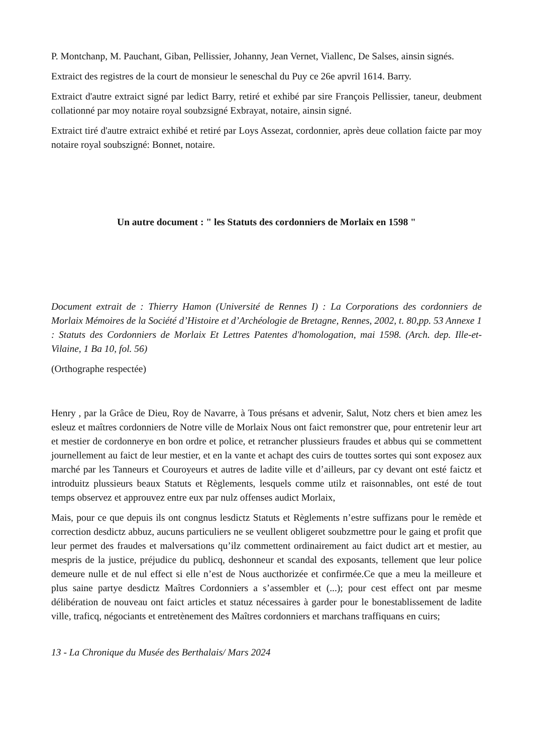P. Montchanp, M. Pauchant, Giban, Pellissier, Johanny, Jean Vernet, Viallenc, De Salses, ainsin signés.
Extraict des registres de la court de monsieur le seneschal du Puy ce 26e apvril 1614. Barry.
Extraict d'autre extraict signé par ledict Barry, retiré et exhibé par sire François Pellissier, taneur, deubment collationné par moy notaire royal soubzsigné Exbrayat, notaire, ainsin signé.
Extraict tiré d'autre extraict exhibé et retiré par Loys Assezat, cordonnier, après deue collation faicte par moy notaire royal soubszigné: Bonnet, notaire.
Un autre document : " les Statuts des cordonniers de Morlaix en 1598 "
Document extrait de : Thierry Hamon (Université de Rennes I) : La Corporations des cordonniers de Morlaix Mémoires de la Société d’Histoire et d’Archéologie de Bretagne, Rennes, 2002, t. 80,pp. 53 Annexe 1 : Statuts des Cordonniers de Morlaix Et Lettres Patentes d'homologation, mai 1598. (Arch. dep. Ille-et-Vilaine, 1 Ba 10, fol. 56)
(Orthographe respectée)
Henry , par la Grâce de Dieu, Roy de Navarre, à Tous présans et advenir, Salut, Notz chers et bien amez les esleuz et maîtres cordonniers de Notre ville de Morlaix Nous ont faict remonstrer que, pour entretenir leur art et mestier de cordonnerye en bon ordre et police, et retrancher plussieurs fraudes et abbus qui se commettent journellement au faict de leur mestier, et en la vante et achapt des cuirs de touttes sortes qui sont exposez aux marché par les Tanneurs et Couroyeurs et autres de ladite ville et d’ailleurs, par cy devant ont esté faictz et introduitz plussieurs beaux Statuts et Règlements, lesquels comme utilz et raisonnables, ont esté de tout temps observez et approuvez entre eux par nulz offenses audict Morlaix,
Mais, pour ce que depuis ils ont congnus lesdictz Statuts et Règlements n’estre suffizans pour le remède et correction desdictz abbuz, aucuns particuliers ne se veullent obligeret soubzmettre pour le gaing et profit que leur permet des fraudes et malversations qu’ilz commettent ordinairement au faict dudict art et mestier, au mespris de la justice, préjudice du publicq, deshonneur et scandal des exposants, tellement que leur police demeure nulle et de nul effect si elle n’est de Nous aucthorizée et confirmée.Ce que a meu la meilleure et plus saine partye desdictz Maîtres Cordonniers a s’assembler et (...); pour cest effect ont par mesme délibération de nouveau ont faict articles et statuz nécessaires à garder pour le bonestablissement de ladite ville, traficq, négociants et entretènement des Maîtres cordonniers et marchans traffiquans en cuirs;
13 - La Chronique du Musée des Berthalais/ Mars 2024